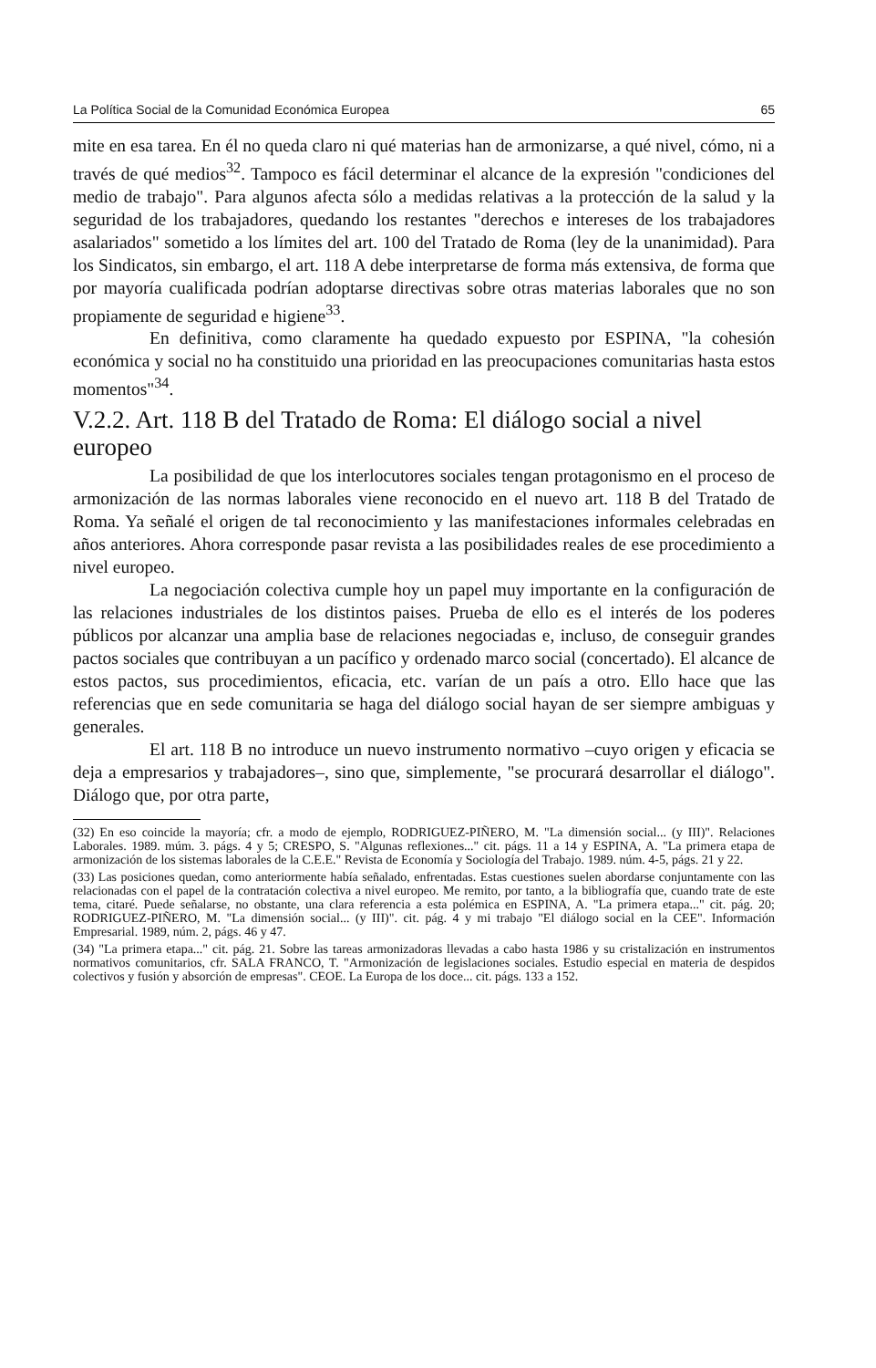La Política Social de la Comunidad Económica Europea 65
mite en esa tarea. En él no queda claro ni qué materias han de armonizarse, a qué nivel, cómo, ni a través de qué medios<sup>32</sup>. Tampoco es fácil determinar el alcance de la expresión "condiciones del medio de trabajo". Para algunos afecta sólo a medidas relativas a la protección de la salud y la seguridad de los trabajadores, quedando los restantes "derechos e intereses de los trabajadores asalariados" sometido a los límites del art. 100 del Tratado de Roma (ley de la unanimidad). Para los Sindicatos, sin embargo, el art. 118 A debe interpretarse de forma más extensiva, de forma que por mayoría cualificada podrían adoptarse directivas sobre otras materias laborales que no son propiamente de seguridad e higiene<sup>33</sup>.
En definitiva, como claramente ha quedado expuesto por ESPINA, "la cohesión económica y social no ha constituido una prioridad en las preocupaciones comunitarias hasta estos momentos"<sup>34</sup>.
V.2.2. Art. 118 B del Tratado de Roma: El diálogo social a nivel europeo
La posibilidad de que los interlocutores sociales tengan protagonismo en el proceso de armonización de las normas laborales viene reconocido en el nuevo art. 118 B del Tratado de Roma. Ya señalé el origen de tal reconocimiento y las manifestaciones informales celebradas en años anteriores. Ahora corresponde pasar revista a las posibilidades reales de ese procedimiento a nivel europeo.
La negociación colectiva cumple hoy un papel muy importante en la configuración de las relaciones industriales de los distintos paises. Prueba de ello es el interés de los poderes públicos por alcanzar una amplia base de relaciones negociadas e, incluso, de conseguir grandes pactos sociales que contribuyan a un pacífico y ordenado marco social (concertado). El alcance de estos pactos, sus procedimientos, eficacia, etc. varían de un país a otro. Ello hace que las referencias que en sede comunitaria se haga del diálogo social hayan de ser siempre ambiguas y generales.
El art. 118 B no introduce un nuevo instrumento normativo –cuyo origen y eficacia se deja a empresarios y trabajadores–, sino que, simplemente, "se procurará desarrollar el diálogo". Diálogo que, por otra parte,
(32) En eso coincide la mayoría; cfr. a modo de ejemplo, RODRIGUEZ-PIÑERO, M. "La dimensión social... (y III)". Relaciones Laborales. 1989. múm. 3. págs. 4 y 5; CRESPO, S. "Algunas reflexiones..." cit. págs. 11 a 14 y ESPINA, A. "La primera etapa de armonización de los sistemas laborales de la C.E.E." Revista de Economía y Sociología del Trabajo. 1989. núm. 4-5, págs. 21 y 22.
(33) Las posiciones quedan, como anteriormente había señalado, enfrentadas. Estas cuestiones suelen abordarse conjuntamente con las relacionadas con el papel de la contratación colectiva a nivel europeo. Me remito, por tanto, a la bibliografía que, cuando trate de este tema, citaré. Puede señalarse, no obstante, una clara referencia a esta polémica en ESPINA, A. "La primera etapa..." cit. pág. 20; RODRIGUEZ-PIÑERO, M. "La dimensión social... (y III)". cit. pág. 4 y mi trabajo "El diálogo social en la CEE". Información Empresarial. 1989, núm. 2, págs. 46 y 47.
(34) "La primera etapa..." cit. pág. 21. Sobre las tareas armonizadoras llevadas a cabo hasta 1986 y su cristalización en instrumentos normativos comunitarios, cfr. SALA FRANCO, T. "Armonización de legislaciones sociales. Estudio especial en materia de despidos colectivos y fusión y absorción de empresas". CEOE. La Europa de los doce... cit. págs. 133 a 152.